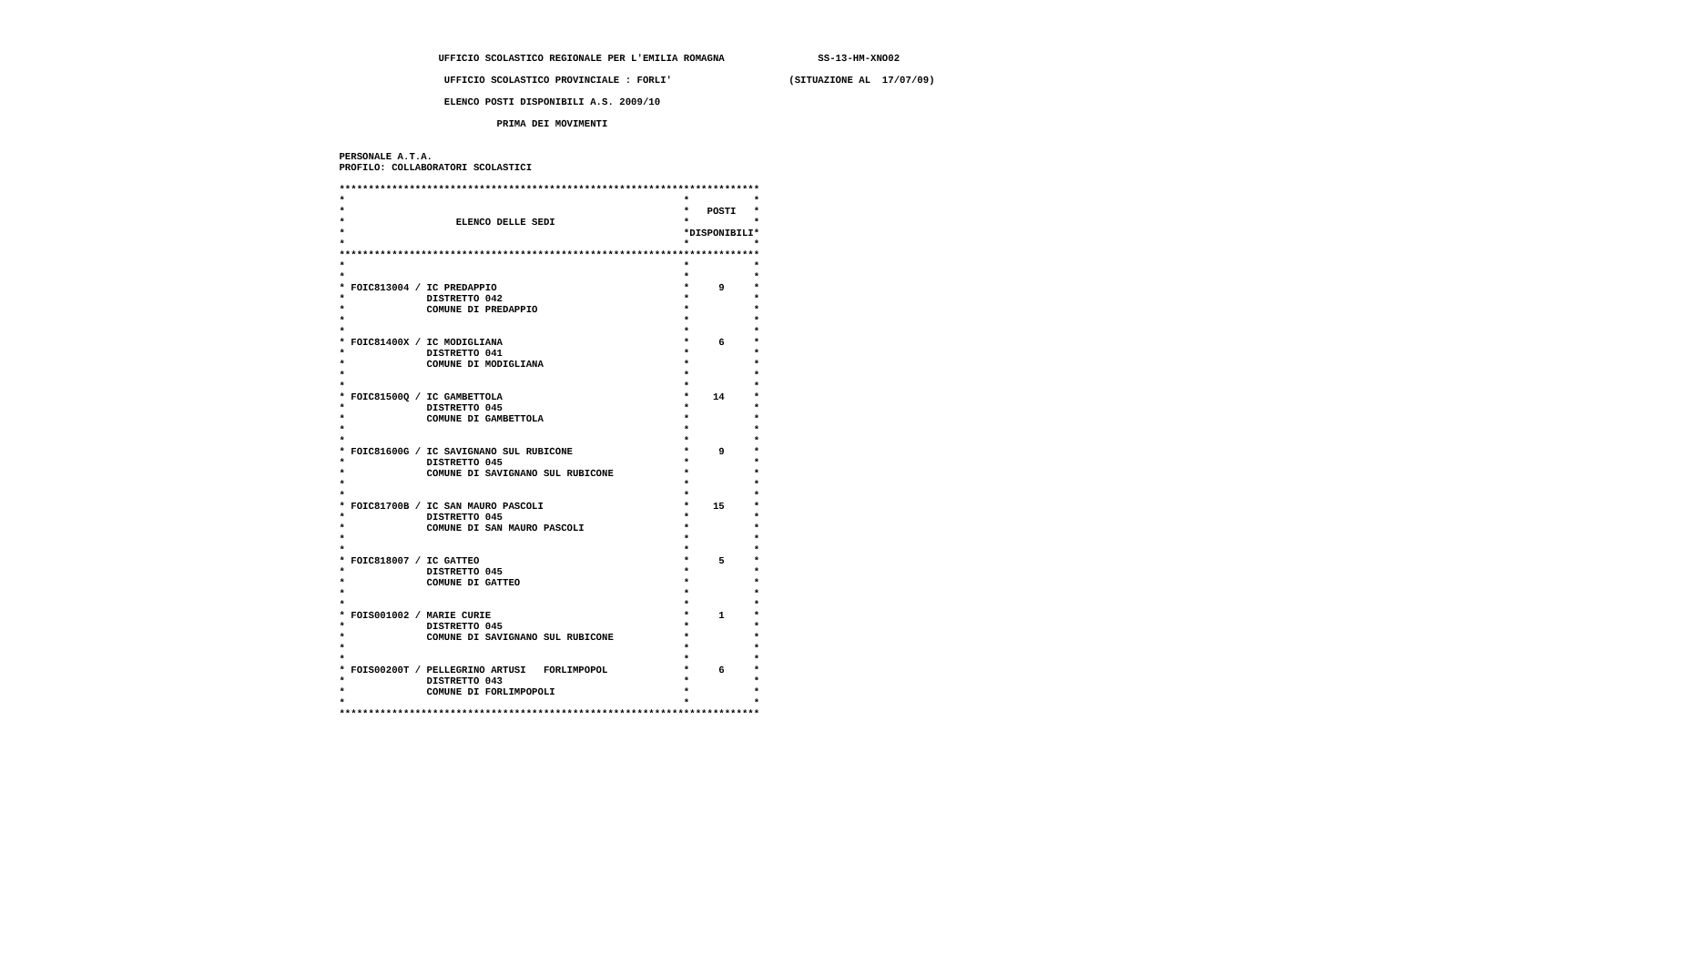UFFICIO SCOLASTICO REGIONALE PER L'EMILIA ROMAGNA                SS-13-HM-XNO02

                   UFFICIO SCOLASTICO PROVINCIALE : FORLI'                    (SITUAZIONE AL  17/07/09)

                   ELENCO POSTI DISPONIBILI A.S. 2009/10

                            PRIMA DEI MOVIMENTI


 PERSONALE A.T.A.
 PROFILO: COLLABORATORI SCOLASTICI

 ************************************************************************
 *                                                          *           *
 *                                                          *   POSTI   *
 *                   ELENCO DELLE SEDI                      *           *
 *                                                          *DISPONIBILI*
 *                                                          *           *
 ************************************************************************
 *                                                          *           *
 *                                                          *           *
 * FOIC813004 / IC PREDAPPIO                                *     9     *
 *              DISTRETTO 042                               *           *
 *              COMUNE DI PREDAPPIO                         *           *
 *                                                          *           *
 *                                                          *           *
 * FOIC81400X / IC MODIGLIANA                               *     6     *
 *              DISTRETTO 041                               *           *
 *              COMUNE DI MODIGLIANA                        *           *
 *                                                          *           *
 *                                                          *           *
 * FOIC81500Q / IC GAMBETTOLA                               *    14     *
 *              DISTRETTO 045                               *           *
 *              COMUNE DI GAMBETTOLA                        *           *
 *                                                          *           *
 *                                                          *           *
 * FOIC81600G / IC SAVIGNANO SUL RUBICONE                   *     9     *
 *              DISTRETTO 045                               *           *
 *              COMUNE DI SAVIGNANO SUL RUBICONE            *           *
 *                                                          *           *
 *                                                          *           *
 * FOIC81700B / IC SAN MAURO PASCOLI                        *    15     *
 *              DISTRETTO 045                               *           *
 *              COMUNE DI SAN MAURO PASCOLI                 *           *
 *                                                          *           *
 *                                                          *           *
 * FOIC818007 / IC GATTEO                                   *     5     *
 *              DISTRETTO 045                               *           *
 *              COMUNE DI GATTEO                            *           *
 *                                                          *           *
 *                                                          *           *
 * FOIS001002 / MARIE CURIE                                 *     1     *
 *              DISTRETTO 045                               *           *
 *              COMUNE DI SAVIGNANO SUL RUBICONE            *           *
 *                                                          *           *
 *                                                          *           *
 * FOIS00200T / PELLEGRINO ARTUSI   FORLIMPOPOL             *     6     *
 *              DISTRETTO 043                               *           *
 *              COMUNE DI FORLIMPOPOLI                      *           *
 *                                                          *           *
 ************************************************************************